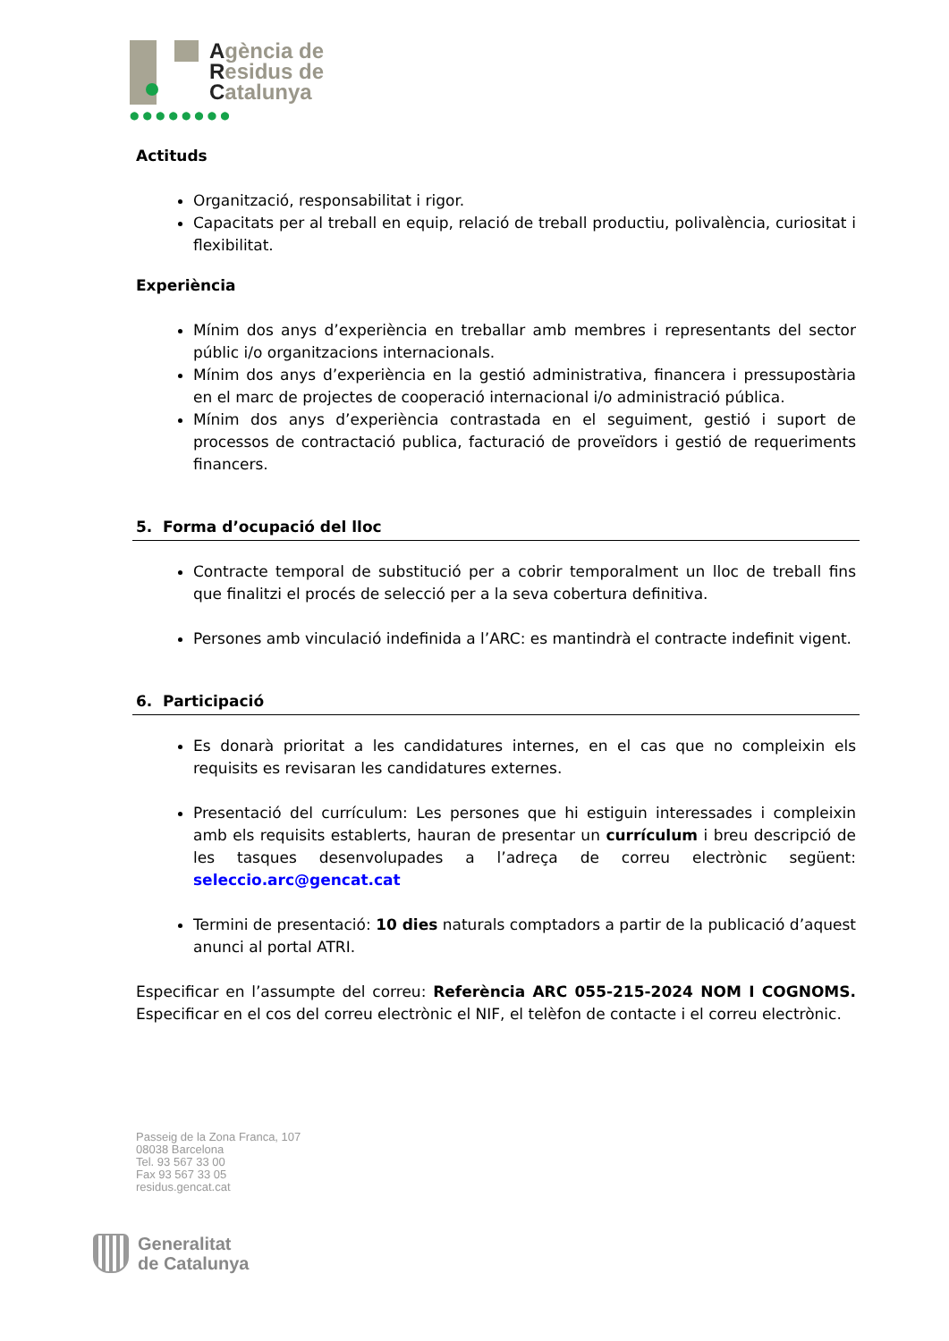Agència de
Residus de
Catalunya
●●●●●●●●
Actituds
Organització, responsabilitat i rigor.
Capacitats per al treball en equip, relació de treball productiu, polivalència, curiositat i flexibilitat.
Experiència
Mínim dos anys d’experiència en treballar amb membres i representants del sector públic i/o organitzacions internacionals.
Mínim dos anys d’experiència en la gestió administrativa, financera i pressupostària en el marc de projectes de cooperació internacional i/o administració pública.
Mínim dos anys d’experiència contrastada en el seguiment, gestió i suport de processos de contractació publica, facturació de proveïdors i gestió de requeriments financers.
5. Forma d’ocupació del lloc
Contracte temporal de substitució per a cobrir temporalment un lloc de treball fins que finalitzi el procés de selecció per a la seva cobertura definitiva.
Persones amb vinculació indefinida a l’ARC: es mantindrà el contracte indefinit vigent.
6. Participació
Es donarà prioritat a les candidatures internes, en el cas que no compleixin els requisits es revisaran les candidatures externes.
Presentació del currículum: Les persones que hi estiguin interessades i compleixin amb els requisits establerts, hauran de presentar un currículum i breu descripció de les tasques desenvolupades a l’adreça de correu electrònic següent: seleccio.arc@gencat.cat
Termini de presentació: 10 dies naturals comptadors a partir de la publicació d’aquest anunci al portal ATRI.
Especificar en l’assumpte del correu: Referència ARC 055-215-2024 NOM I COGNOMS. Especificar en el cos del correu electrònic el NIF, el telèfon de contacte i el correu electrònic.
Passeig de la Zona Franca, 107
08038 Barcelona
Tel. 93 567 33 00
Fax 93 567 33 05
residus.gencat.cat
Generalitat
de Catalunya